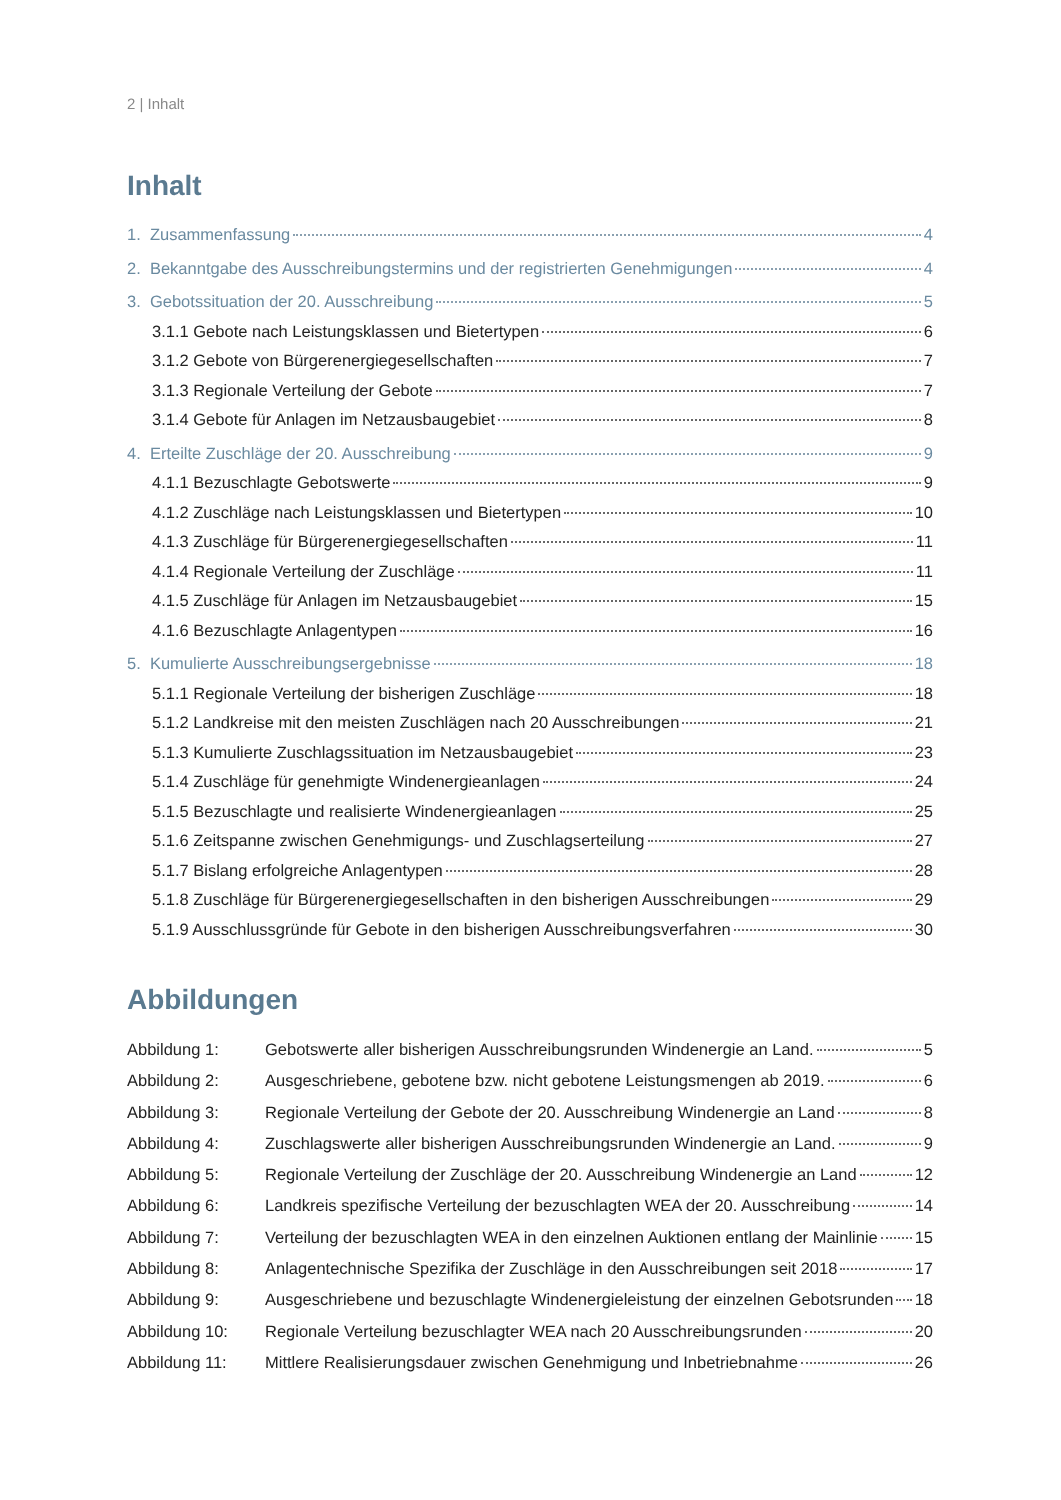2 | Inhalt
Inhalt
1. Zusammenfassung 4
2. Bekanntgabe des Ausschreibungstermins und der registrierten Genehmigungen 4
3. Gebotssituation der 20. Ausschreibung 5
3.1.1 Gebote nach Leistungsklassen und Bietertypen 6
3.1.2 Gebote von Bürgerenergiegesellschaften 7
3.1.3 Regionale Verteilung der Gebote 7
3.1.4 Gebote für Anlagen im Netzausbaugebiet 8
4. Erteilte Zuschläge der 20. Ausschreibung 9
4.1.1 Bezuschlagte Gebotswerte 9
4.1.2 Zuschläge nach Leistungsklassen und Bietertypen 10
4.1.3 Zuschläge für Bürgerenergiegesellschaften 11
4.1.4 Regionale Verteilung der Zuschläge 11
4.1.5 Zuschläge für Anlagen im Netzausbaugebiet 15
4.1.6 Bezuschlagte Anlagentypen 16
5. Kumulierte Ausschreibungsergebnisse 18
5.1.1 Regionale Verteilung der bisherigen Zuschläge 18
5.1.2 Landkreise mit den meisten Zuschlägen nach 20 Ausschreibungen 21
5.1.3 Kumulierte Zuschlagssituation im Netzausbaugebiet 23
5.1.4 Zuschläge für genehmigte Windenergieanlagen 24
5.1.5 Bezuschlagte und realisierte Windenergieanlagen 25
5.1.6 Zeitspanne zwischen Genehmigungs- und Zuschlagserteilung 27
5.1.7 Bislang erfolgreiche Anlagentypen 28
5.1.8 Zuschläge für Bürgerenergiegesellschaften in den bisherigen Ausschreibungen 29
5.1.9 Ausschlussgründe für Gebote in den bisherigen Ausschreibungsverfahren 30
Abbildungen
Abbildung 1: Gebotswerte aller bisherigen Ausschreibungsrunden Windenergie an Land. 5
Abbildung 2: Ausgeschriebene, gebotene bzw. nicht gebotene Leistungsmengen ab 2019. 6
Abbildung 3: Regionale Verteilung der Gebote der 20. Ausschreibung Windenergie an Land 8
Abbildung 4: Zuschlagswerte aller bisherigen Ausschreibungsrunden Windenergie an Land. 9
Abbildung 5: Regionale Verteilung der Zuschläge der 20. Ausschreibung Windenergie an Land 12
Abbildung 6: Landkreis spezifische Verteilung der bezuschlagten WEA der 20. Ausschreibung 14
Abbildung 7: Verteilung der bezuschlagten WEA in den einzelnen Auktionen entlang der Mainlinie 15
Abbildung 8: Anlagentechnische Spezifika der Zuschläge in den Ausschreibungen seit 2018 17
Abbildung 9: Ausgeschriebene und bezuschlagte Windenergieleistung der einzelnen Gebotsrunden 18
Abbildung 10: Regionale Verteilung bezuschlagter WEA nach 20 Ausschreibungsrunden 20
Abbildung 11: Mittlere Realisierungsdauer zwischen Genehmigung und Inbetriebnahme 26